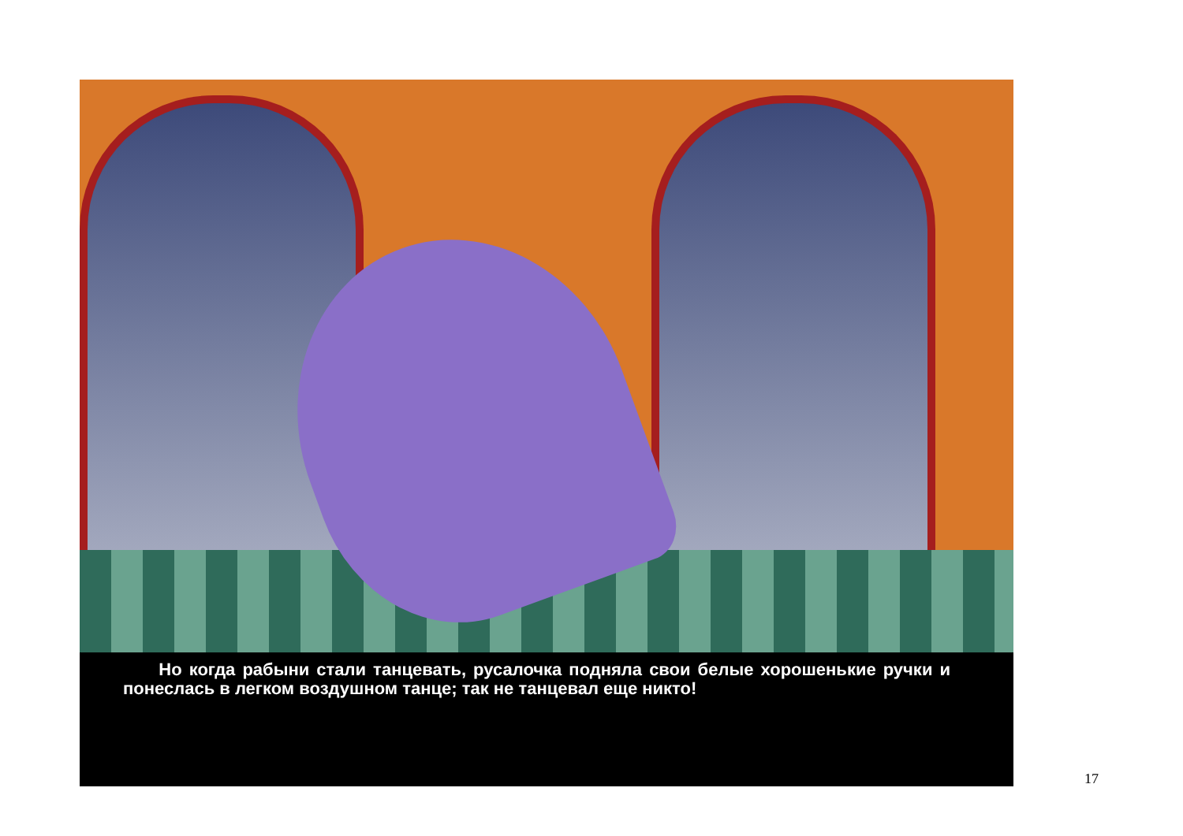Но когда рабыни стали танцевать, русалочка подняла свои белые хорошенькие ручки и понеслась в легком воздушном танце; так не танцевал еще никто!
17